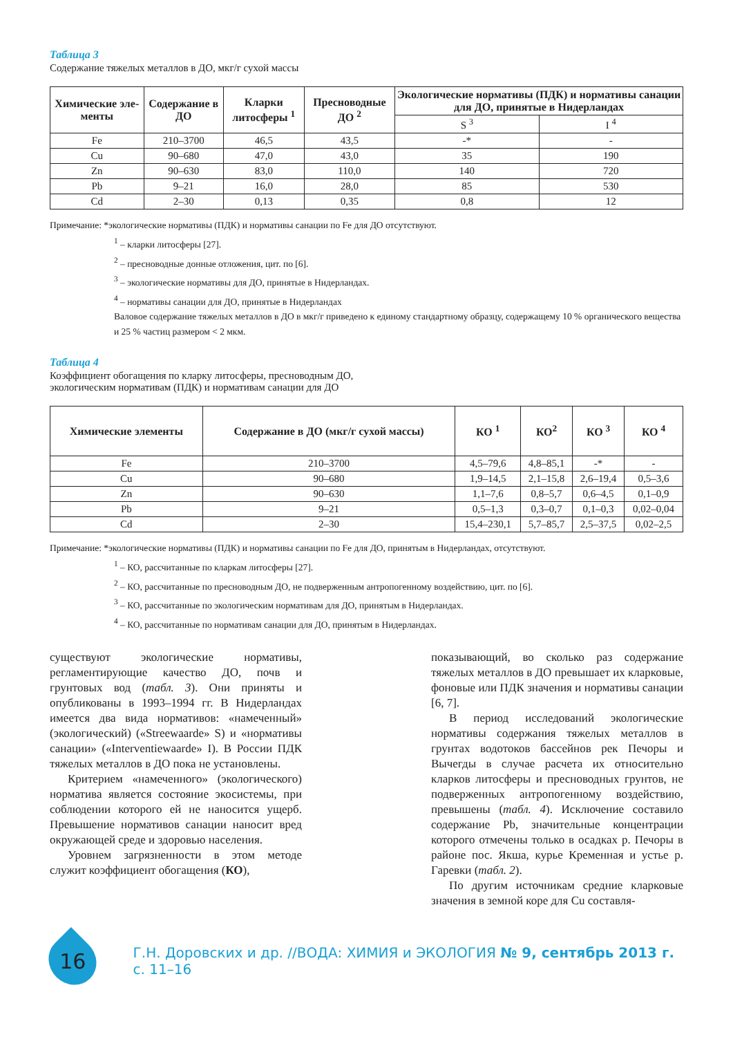Таблица 3
Содержание тяжелых металлов в ДО, мкг/г сухой массы
| Химические эле­менты | Содержание в ДО | Кларки литосфе­ры <sup>1</sup> | Пресноводные ДО <sup>2</sup> | Экологические нормативы (ПДК) и нормативы санации для ДО, принятые в Нидерландах | |
| --- | --- | --- | --- | --- | --- |
| | | | | S <sup>3</sup> | I <sup>4</sup> |
| Fe | 210–3700 | 46,5 | 43,5 | -* | - |
| Cu | 90–680 | 47,0 | 43,0 | 35 | 190 |
| Zn | 90–630 | 83,0 | 110,0 | 140 | 720 |
| Pb | 9–21 | 16,0 | 28,0 | 85 | 530 |
| Cd | 2–30 | 0,13 | 0,35 | 0,8 | 12 |
Примечание: *экологические нормативы (ПДК) и нормативы санации по Fe для ДО отсутствуют.
<sup>1</sup> – кларки литосферы [27].
<sup>2</sup> – пресноводные донные отложения, цит. по [6].
<sup>3</sup> – экологические нормативы для ДО, принятые в Нидерландах.
<sup>4</sup> – нормативы санации для ДО, принятые в Нидерландах
Валовое содержание тяжелых металлов в ДО в мкг/г приведено к единому стандартному образцу, содержащему 10 % органического вещества и 25 % частиц размером < 2 мкм.
Таблица 4
Коэффициент обогащения по кларку литосферы, пресноводным ДО,
экологическим нормативам (ПДК) и нормативам санации для ДО
| Химические элементы | Содержание в ДО (мкг/г сухой массы) | КО <sup>1</sup> | КО<sup>2</sup> | КО <sup>3</sup> | КО <sup>4</sup> |
| --- | --- | --- | --- | --- | --- |
| Fe | 210–3700 | 4,5–79,6 | 4,8–85,1 | -* | - |
| Cu | 90–680 | 1,9–14,5 | 2,1–15,8 | 2,6–19,4 | 0,5–3,6 |
| Zn | 90–630 | 1,1–7,6 | 0,8–5,7 | 0,6–4,5 | 0,1–0,9 |
| Pb | 9–21 | 0,5–1,3 | 0,3–0,7 | 0,1–0,3 | 0,02–0,04 |
| Cd | 2–30 | 15,4–230,1 | 5,7–85,7 | 2,5–37,5 | 0,02–2,5 |
Примечание: *экологические нормативы (ПДК) и нормативы санации по Fe для ДО, принятым в Нидерландах, отсутствуют.
<sup>1</sup> – КО, рассчитанные по кларкам литосферы [27].
<sup>2</sup> – КО, рассчитанные по пресноводным ДО, не подверженным антропогенному воздействию, цит. по [6].
<sup>3</sup> – КО, рассчитанные по экологическим нормативам для ДО, принятым в Нидерландах.
<sup>4</sup> – КО, рассчитанные по нормативам санации для ДО, принятым в Нидерландах.
существуют экологические нормативы, регламентирующие качество ДО, почв и грунтовых вод (табл. 3). Они приняты и опубликованы в 1993–1994 гг. В Нидерландах имеется два вида нормативов: «намеченный» (экологический) («Streewaarde» S) и «нормативы санации» («Interventiewaarde» I). В России ПДК тяжелых металлов в ДО пока не установлены.
Критерием «намеченного» (экологического) норматива является состояние экосистемы, при соблюдении которого ей не наносится ущерб. Превышение нормативов санации наносит вред окружающей среде и здоровью населения.
Уровнем загрязненности в этом методе служит коэффициент обогащения (КО),
показывающий, во сколько раз содержание тяжелых металлов в ДО превышает их кларковые, фоновые или ПДК значения и нормативы санации [6, 7].
В период исследований экологические нормативы содержания тяжелых металлов в грунтах водотоков бассейнов рек Печоры и Вычегды в случае расчета их относительно кларков литосферы и пресноводных грунтов, не подверженных антропогенному воздействию, превышены (табл. 4). Исключение составило содержание Pb, значительные концентрации которого отмечены только в осадках р. Печоры в районе пос. Якша, курье Кременная и устье р. Гаревки (табл. 2).
По другим источникам средние кларковые значения в земной коре для Cu составля-
16
Г.Н. Доровских и др. //ВОДА: ХИМИЯ и ЭКОЛОГИЯ № 9, сентябрь 2013 г. с. 11–16